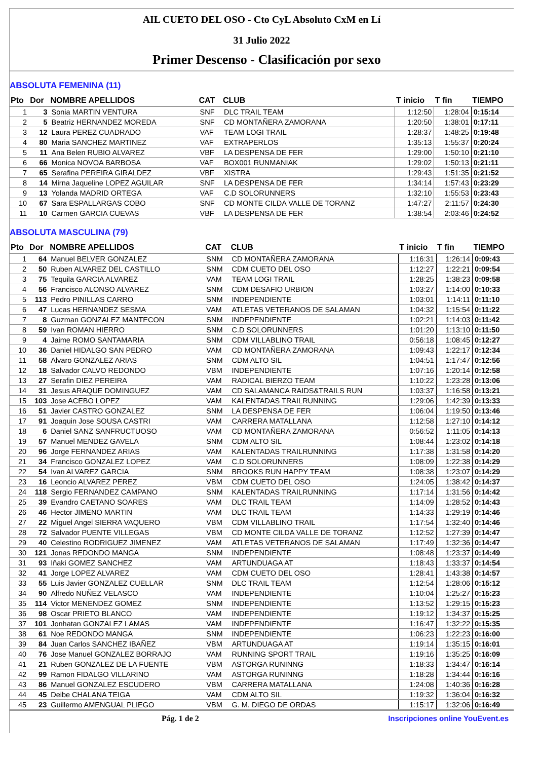AIL CUETO DEL OSO - Cto CyL Absoluto CxM en Lí
31 Julio 2022
Primer Descenso - Clasificación por sexo
ABSOLUTA FEMENINA (11)
| Pto | Dor | NOMBRE APELLIDOS | CAT | CLUB | T inicio | T fin | TIEMPO |
| --- | --- | --- | --- | --- | --- | --- | --- |
| 1 | 3 | Sonia MARTIN VENTURA | SNF | DLC TRAIL TEAM | 1:12:50 | 1:28:04 | 0:15:14 |
| 2 | 5 | Beatriz HERNANDEZ MOREDA | SNF | CD MONTAÑERA ZAMORANA | 1:20:50 | 1:38:01 | 0:17:11 |
| 3 | 12 | Laura PEREZ CUADRADO | VAF | TEAM LOGI TRAIL | 1:28:37 | 1:48:25 | 0:19:48 |
| 4 | 80 | Maria SANCHEZ MARTINEZ | VAF | EXTRAPERLOS | 1:35:13 | 1:55:37 | 0:20:24 |
| 5 | 11 | Ana Belen RUBIO ALVAREZ | VBF | LA DESPENSA DE FER | 1:29:00 | 1:50:10 | 0:21:10 |
| 6 | 66 | Monica NOVOA BARBOSA | VAF | BOX001 RUNMANIAK | 1:29:02 | 1:50:13 | 0:21:11 |
| 7 | 65 | Serafina PEREIRA GIRALDEZ | VBF | XISTRA | 1:29:43 | 1:51:35 | 0:21:52 |
| 8 | 14 | Mirna Jaqueline LOPEZ AGUILAR | SNF | LA DESPENSA DE FER | 1:34:14 | 1:57:43 | 0:23:29 |
| 9 | 13 | Yolanda MADRID ORTEGA | VAF | C.D SOLORUNNERS | 1:32:10 | 1:55:53 | 0:23:43 |
| 10 | 67 | Sara ESPALLARGAS COBO | SNF | CD MONTE CILDA VALLE DE TORANZ | 1:47:27 | 2:11:57 | 0:24:30 |
| 11 | 10 | Carmen GARCIA CUEVAS | VBF | LA DESPENSA DE FER | 1:38:54 | 2:03:46 | 0:24:52 |
ABSOLUTA MASCULINA (79)
| Pto | Dor | NOMBRE APELLIDOS | CAT | CLUB | T inicio | T fin | TIEMPO |
| --- | --- | --- | --- | --- | --- | --- | --- |
| 1 | 64 | Manuel BELVER GONZALEZ | SNM | CD MONTAÑERA ZAMORANA | 1:16:31 | 1:26:14 | 0:09:43 |
| 2 | 50 | Ruben ALVAREZ DEL CASTILLO | SNM | CDM CUETO DEL OSO | 1:12:27 | 1:22:21 | 0:09:54 |
| 3 | 75 | Tequila GARCIA ALVAREZ | VAM | TEAM LOGI TRAIL | 1:28:25 | 1:38:23 | 0:09:58 |
| 4 | 56 | Francisco ALONSO ALVAREZ | SNM | CDM DESAFIO URBION | 1:03:27 | 1:14:00 | 0:10:33 |
| 5 | 113 | Pedro PINILLAS CARRO | SNM | INDEPENDIENTE | 1:03:01 | 1:14:11 | 0:11:10 |
| 6 | 47 | Lucas HERNANDEZ SESMA | VAM | ATLETAS VETERANOS DE SALAMAN | 1:04:32 | 1:15:54 | 0:11:22 |
| 7 | 8 | Guzman GONZALEZ MANTECON | SNM | INDEPENDIENTE | 1:02:21 | 1:14:03 | 0:11:42 |
| 8 | 59 | Ivan ROMAN HIERRO | SNM | C.D SOLORUNNERS | 1:01:20 | 1:13:10 | 0:11:50 |
| 9 | 4 | Jaime ROMO SANTAMARIA | SNM | CDM VILLABLINO TRAIL | 0:56:18 | 1:08:45 | 0:12:27 |
| 10 | 36 | Daniel HIDALGO SAN PEDRO | VAM | CD MONTAÑERA ZAMORANA | 1:09:43 | 1:22:17 | 0:12:34 |
| 11 | 58 | Alvaro GONZALEZ ARIAS | SNM | CDM ALTO SIL | 1:04:51 | 1:17:47 | 0:12:56 |
| 12 | 18 | Salvador CALVO REDONDO | VBM | INDEPENDIENTE | 1:07:16 | 1:20:14 | 0:12:58 |
| 13 | 27 | Serafin DIEZ PEREIRA | VAM | RADICAL BIERZO TEAM | 1:10:22 | 1:23:28 | 0:13:06 |
| 14 | 31 | Jesus ARAQUE DOMINGUEZ | VAM | CD SALAMANCA RAIDS&TRAILS RUN | 1:03:37 | 1:16:58 | 0:13:21 |
| 15 | 103 | Jose ACEBO LOPEZ | VAM | KALENTADAS TRAILRUNNING | 1:29:06 | 1:42:39 | 0:13:33 |
| 16 | 51 | Javier CASTRO GONZALEZ | SNM | LA DESPENSA DE FER | 1:06:04 | 1:19:50 | 0:13:46 |
| 17 | 91 | Joaquin Jose SOUSA CASTRI | VAM | CARRERA MATALLANA | 1:12:58 | 1:27:10 | 0:14:12 |
| 18 | 6 | Daniel SANZ SANFRUCTUOSO | VAM | CD MONTAÑERA ZAMORANA | 0:56:52 | 1:11:05 | 0:14:13 |
| 19 | 57 | Manuel MENDEZ GAVELA | SNM | CDM ALTO SIL | 1:08:44 | 1:23:02 | 0:14:18 |
| 20 | 96 | Jorge FERNANDEZ ARIAS | VAM | KALENTADAS TRAILRUNNING | 1:17:38 | 1:31:58 | 0:14:20 |
| 21 | 34 | Francisco GONZALEZ LOPEZ | VAM | C.D SOLORUNNERS | 1:08:09 | 1:22:38 | 0:14:29 |
| 22 | 54 | Ivan ALVAREZ GARCIA | SNM | BROOKS RUN HAPPY TEAM | 1:08:38 | 1:23:07 | 0:14:29 |
| 23 | 16 | Leoncio ALVAREZ PEREZ | VBM | CDM CUETO DEL OSO | 1:24:05 | 1:38:42 | 0:14:37 |
| 24 | 118 | Sergio FERNANDEZ CAMPANO | SNM | KALENTADAS TRAILRUNNING | 1:17:14 | 1:31:56 | 0:14:42 |
| 25 | 39 | Evandro CAETANO SOARES | VAM | DLC TRAIL TEAM | 1:14:09 | 1:28:52 | 0:14:43 |
| 26 | 46 | Hector JIMENO MARTIN | VAM | DLC TRAIL TEAM | 1:14:33 | 1:29:19 | 0:14:46 |
| 27 | 22 | Miguel Angel SIERRA VAQUERO | VBM | CDM VILLABLINO TRAIL | 1:17:54 | 1:32:40 | 0:14:46 |
| 28 | 72 | Salvador PUENTE VILLEGAS | VBM | CD MONTE CILDA VALLE DE TORANZ | 1:12:52 | 1:27:39 | 0:14:47 |
| 29 | 40 | Celestino RODRIGUEZ JIMENEZ | VAM | ATLETAS VETERANOS DE SALAMAN | 1:17:49 | 1:32:36 | 0:14:47 |
| 30 | 121 | Jonas REDONDO MANGA | SNM | INDEPENDIENTE | 1:08:48 | 1:23:37 | 0:14:49 |
| 31 | 93 | Iñaki GOMEZ SANCHEZ | VAM | ARTUNDUAGA AT | 1:18:43 | 1:33:37 | 0:14:54 |
| 32 | 41 | Jorge LOPEZ ALVAREZ | VAM | CDM CUETO DEL OSO | 1:28:41 | 1:43:38 | 0:14:57 |
| 33 | 55 | Luis Javier GONZALEZ CUELLAR | SNM | DLC TRAIL TEAM | 1:12:54 | 1:28:06 | 0:15:12 |
| 34 | 90 | Alfredo NUÑEZ VELASCO | VAM | INDEPENDIENTE | 1:10:04 | 1:25:27 | 0:15:23 |
| 35 | 114 | Victor MENENDEZ GOMEZ | SNM | INDEPENDIENTE | 1:13:52 | 1:29:15 | 0:15:23 |
| 36 | 98 | Oscar PRIETO BLANCO | VAM | INDEPENDIENTE | 1:19:12 | 1:34:37 | 0:15:25 |
| 37 | 101 | Jonhatan GONZALEZ LAMAS | VAM | INDEPENDIENTE | 1:16:47 | 1:32:22 | 0:15:35 |
| 38 | 61 | Noe REDONDO MANGA | SNM | INDEPENDIENTE | 1:06:23 | 1:22:23 | 0:16:00 |
| 39 | 84 | Juan Carlos SANCHEZ IBAÑEZ | VBM | ARTUNDUAGA AT | 1:19:14 | 1:35:15 | 0:16:01 |
| 40 | 76 | Jose Manuel GONZALEZ BORRAJO | VAM | RUNNING SPORT TRAIL | 1:19:16 | 1:35:25 | 0:16:09 |
| 41 | 21 | Ruben GONZALEZ DE LA FUENTE | VBM | ASTORGA RUNINNG | 1:18:33 | 1:34:47 | 0:16:14 |
| 42 | 99 | Ramon FIDALGO VILLARINO | VAM | ASTORGA RUNINNG | 1:18:28 | 1:34:44 | 0:16:16 |
| 43 | 86 | Manuel GONZALEZ ESCUDERO | VBM | CARRERA MATALLANA | 1:24:08 | 1:40:36 | 0:16:28 |
| 44 | 45 | Deibe CHALANA TEIGA | VAM | CDM ALTO SIL | 1:19:32 | 1:36:04 | 0:16:32 |
| 45 | 23 | Guillermo AMENGUAL PLIEGO | VBM | G. M. DIEGO DE ORDAS | 1:15:17 | 1:32:06 | 0:16:49 |
Pág. 1 de 2 Inscripciones online YouEvent.es